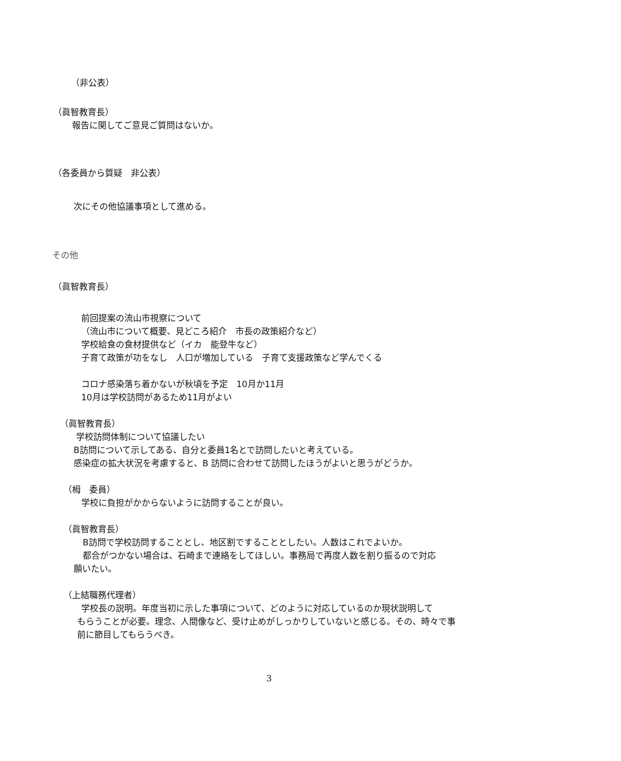（非公表）
（眞智教育長）
報告に関してご意見ご質問はないか。
（各委員から質疑　非公表）
次にその他協議事項として進める。
その他
（眞智教育長）
前回提案の流山市視察について
（流山市について概要、見どころ紹介　市長の政策紹介など）
学校給食の食材提供など（イカ　能登牛など）
子育て政策が功をなし　人口が増加している　子育て支援政策など学んでくる
コロナ感染落ち着かないが秋頃を予定　10月か11月
10月は学校訪問があるため11月がよい
（眞智教育長）
学校訪問体制について協議したい
B訪問について示してある、自分と委員1名とで訪問したいと考えている。
感染症の拡大状況を考慮すると、B 訪問に合わせて訪問したほうがよいと思うがどうか。
（栂　委員）
学校に負担がかからないように訪問することが良い。
（眞智教育長）
B訪問で学校訪問することとし、地区割ですることとしたい。人数はこれでよいか。
都合がつかない場合は、石崎まで連絡をしてほしい。事務局で再度人数を割り振るので対応
願いたい。
（上結職務代理者）
学校長の説明。年度当初に示した事項について、どのように対応しているのか現状説明して
もらうことが必要。理念、人間像など、受け止めがしっかりしていないと感じる。その、時々で事
前に節目してもらうべき。
3